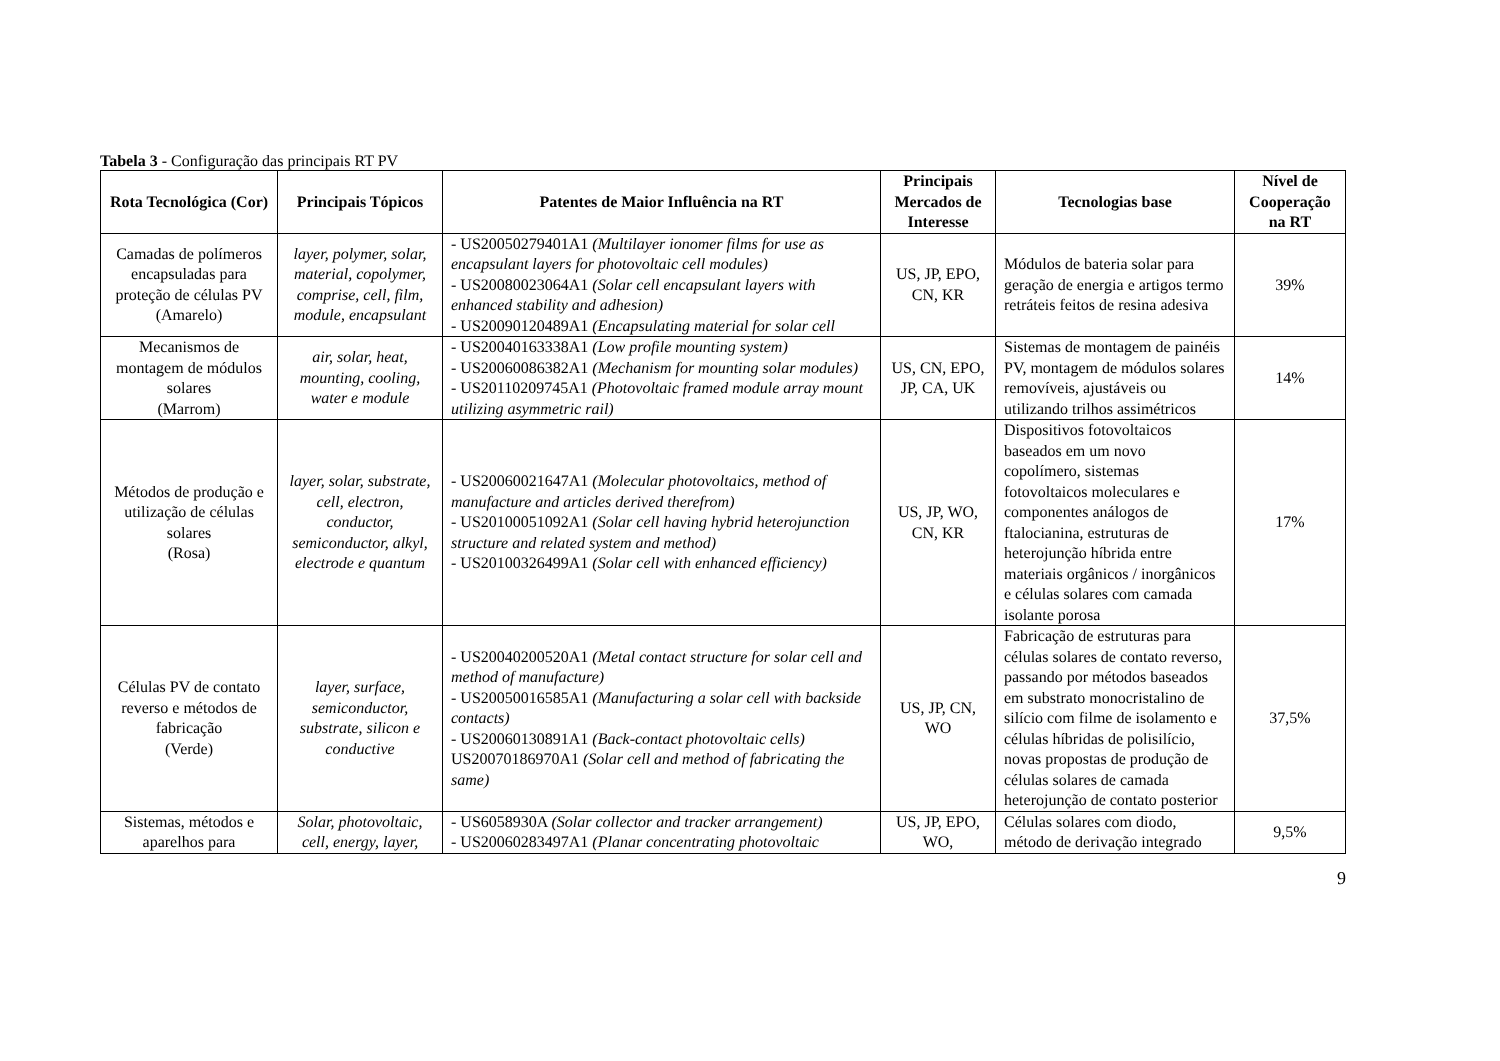Tabela 3 - Configuração das principais RT PV
| Rota Tecnológica (Cor) | Principais Tópicos | Patentes de Maior Influência na RT | Principais Mercados de Interesse | Tecnologias base | Nível de Cooperação na RT |
| --- | --- | --- | --- | --- | --- |
| Camadas de polímeros encapsuladas para proteção de células PV (Amarelo) | layer, polymer, solar, material, copolymer, comprise, cell, film, module, encapsulant | - US20050279401A1 (Multilayer ionomer films for use as encapsulant layers for photovoltaic cell modules) - US20080023064A1 (Solar cell encapsulant layers with enhanced stability and adhesion) - US20090120489A1 (Encapsulating material for solar cell | US, JP, EPO, CN, KR | Módulos de bateria solar para geração de energia e artigos termo retráteis feitos de resina adesiva | 39% |
| Mecanismos de montagem de módulos solares (Marrom) | air, solar, heat, mounting, cooling, water e module | - US20040163338A1 (Low profile mounting system) - US20060086382A1 (Mechanism for mounting solar modules) - US20110209745A1 (Photovoltaic framed module array mount utilizing asymmetric rail) | US, CN, EPO, JP, CA, UK | Sistemas de montagem de painéis PV, montagem de módulos solares removíveis, ajustáveis ou utilizando trilhos assimétricos | 14% |
| Métodos de produção e utilização de células solares (Rosa) | layer, solar, substrate, cell, electron, conductor, semiconductor, alkyl, electrode e quantum | - US20060021647A1 (Molecular photovoltaics, method of manufacture and articles derived therefrom) - US20100051092A1 (Solar cell having hybrid heterojunction structure and related system and method) - US20100326499A1 (Solar cell with enhanced efficiency) | US, JP, WO, CN, KR | Dispositivos fotovoltaicos baseados em um novo copolímero, sistemas fotovoltaicos moleculares e componentes análogos de ftalocianina, estruturas de heterojunção híbrida entre materiais orgânicos / inorgânicos e células solares com camada isolante porosa | 17% |
| Células PV de contato reverso e métodos de fabricação (Verde) | layer, surface, semiconductor, substrate, silicon e conductive | - US20040200520A1 (Metal contact structure for solar cell and method of manufacture) - US20050016585A1 (Manufacturing a solar cell with backside contacts) - US20060130891A1 (Back-contact photovoltaic cells) US20070186970A1 (Solar cell and method of fabricating the same) | US, JP, CN, WO | Fabricação de estruturas para células solares de contato reverso, passando por métodos baseados em substrato monocristalino de silício com filme de isolamento e células híbridas de polisilício, novas propostas de produção de células solares de camada heterojunção de contato posterior | 37,5% |
| Sistemas, métodos e aparelhos para | Solar, photovoltaic, cell, energy, layer, | - US6058930A (Solar collector and tracker arrangement) - US20060283497A1 (Planar concentrating photovoltaic | US, JP, EPO, WO, | Células solares com diodo, método de derivação integrado | 9,5% |
9